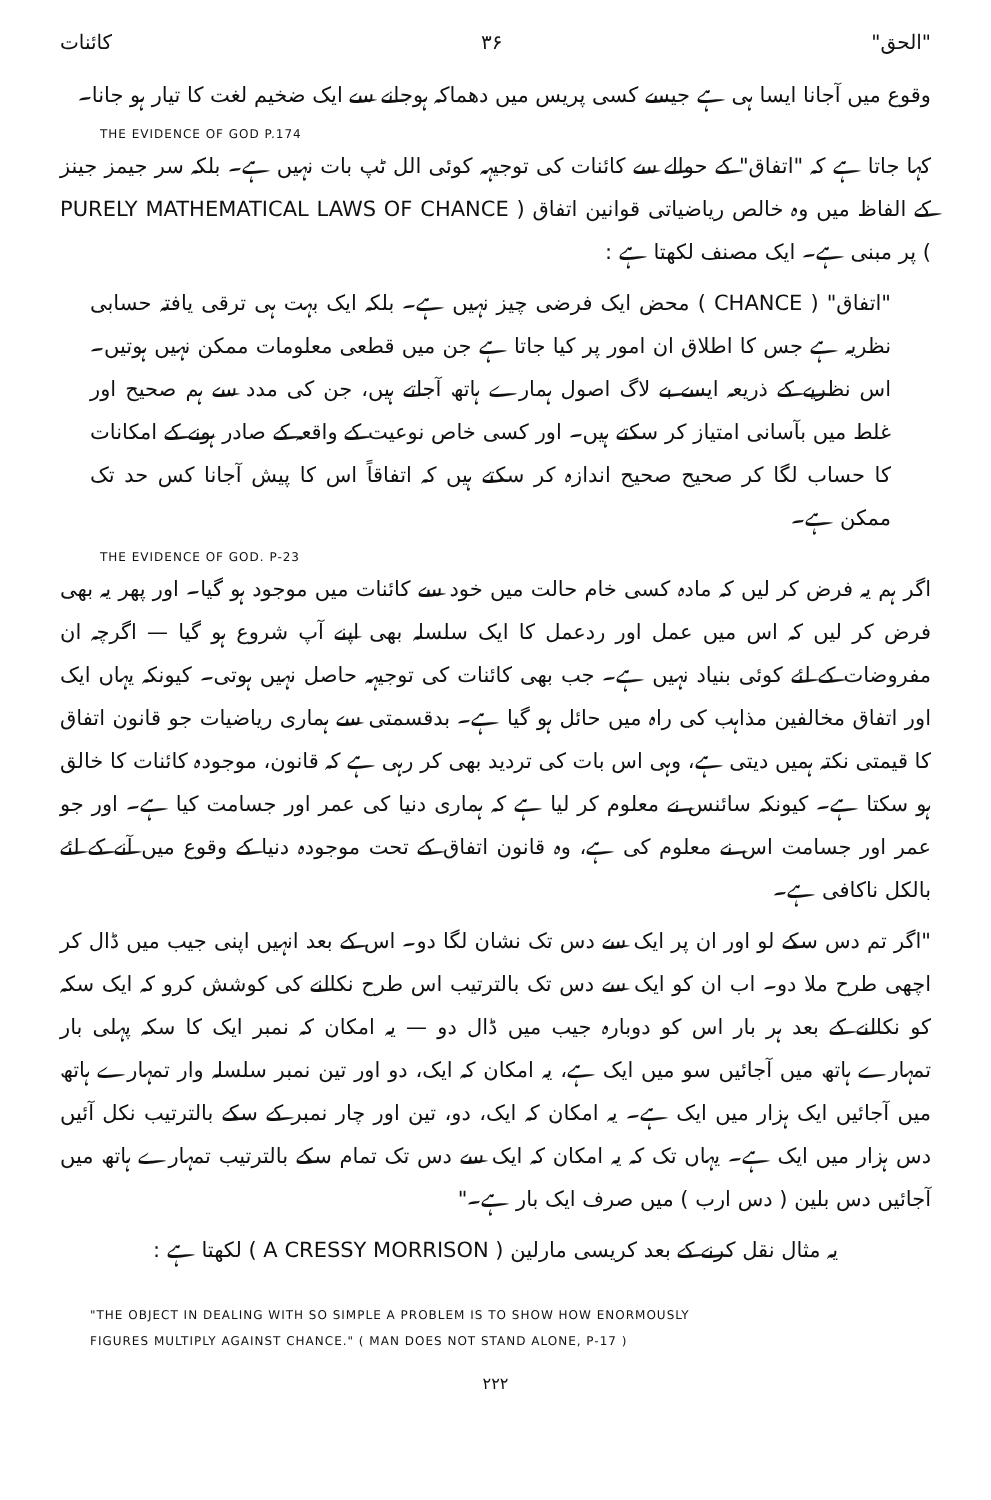کائنات ۳۶ "الحق"
وقوع میں آجانا ایسا ہی ہے جیسے کسی پریس میں دھماکہ ہوجانے سے ایک ضخیم لغت کا تیار ہو جانا۔
THE EVIDENCE OF GOD P.174
کہا جاتا ہے کہ "اتفاق" کے حوالے سے کائنات کی توجیہہ کوئی الل ٹپ بات نہیں ہے۔ بلکہ سر جیمز جینز کے الفاظ میں وہ خالص ریاضیاتی قوانین اتفاق ( PURELY MATHEMATICAL LAWS OF CHANCE ) پر مبنی ہے۔ ایک مصنف لکھتا ہے :
"اتفاق" ( CHANCE ) محض ایک فرضی چیز نہیں ہے۔ بلکہ ایک بہت ہی ترقی یافتہ حسابی نظریہ ہے جس کا اطلاق ان امور پر کیا جاتا ہے جن میں قطعی معلومات ممکن نہیں ہوتیں۔ اس نظریے کے ذریعہ ایسے بے لاگ اصول ہمارے ہاتھ آجاتے ہیں، جن کی مدد سے ہم صحیح اور غلط میں بآسانی امتیاز کر سکتے ہیں۔ اور کسی خاص نوعیت کے واقعہ کے صادر ہونے کے امکانات کا حساب لگا کر صحیح صحیح اندازہ کر سکتے ہیں کہ اتفاقاً اس کا پیش آجانا کس حد تک ممکن ہے۔
THE EVIDENCE OF GOD. P-23
اگر ہم یہ فرض کر لیں کہ مادہ کسی خام حالت میں خود سے کائنات میں موجود ہو گیا۔ اور پھر یہ بھی فرض کر لیں کہ اس میں عمل اور ردعمل کا ایک سلسلہ بھی اپنے آپ شروع ہو گیا — اگرچہ ان مفروضات کے لئے کوئی بنیاد نہیں ہے۔ جب بھی کائنات کی توجیہہ حاصل نہیں ہوتی۔ کیونکہ یہاں ایک اور اتفاق مخالفین مذاہب کی راہ میں حائل ہو گیا ہے۔ بدقسمتی سے ہماری ریاضیات جو قانون اتفاق کا قیمتی نکتہ ہمیں دیتی ہے، وہی اس بات کی تردید بھی کر رہی ہے کہ قانون، موجودہ کائنات کا خالق ہو سکتا ہے۔ کیونکہ سائنس نے معلوم کر لیا ہے کہ ہماری دنیا کی عمر اور جسامت کیا ہے۔ اور جو عمر اور جسامت اس نے معلوم کی ہے، وہ قانون اتفاق کے تحت موجودہ دنیا کے وقوع میں آنے کے لئے بالکل ناکافی ہے۔
"اگر تم دس سکے لو اور ان پر ایک سے دس تک نشان لگا دو۔ اس کے بعد انہیں اپنی جیب میں ڈال کر اچھی طرح ملا دو۔ اب ان کو ایک سے دس تک بالترتیب اس طرح نکالنے کی کوشش کرو کہ ایک سکہ کو نکالنے کے بعد ہر بار اس کو دوبارہ جیب میں ڈال دو — یہ امکان کہ نمبر ایک کا سکہ پہلی بار تمہارے ہاتھ میں آجائیں سو میں ایک ہے، یہ امکان کہ ایک، دو اور تین نمبر سلسلہ وار تمہارے ہاتھ میں آجائیں ایک ہزار میں ایک ہے۔ یہ امکان کہ ایک، دو، تین اور چار نمبر کے سکے بالترتیب نکل آئیں دس ہزار میں ایک ہے۔ یہاں تک کہ یہ امکان کہ ایک سے دس تک تمام سکے بالترتیب تمہارے ہاتھ میں آجائیں دس بلین ( دس ارب ) میں صرف ایک بار ہے۔"
یہ مثال نقل کرنے کے بعد کریسی مارلین ( A CRESSY MORRISON ) لکھتا ہے :
"THE OBJECT IN DEALING WITH SO SIMPLE A PROBLEM IS TO SHOW HOW ENORMOUSLY
FIGURES MULTIPLY AGAINST CHANCE." ( MAN DOES NOT STAND ALONE, P-17 )
۲۲۲